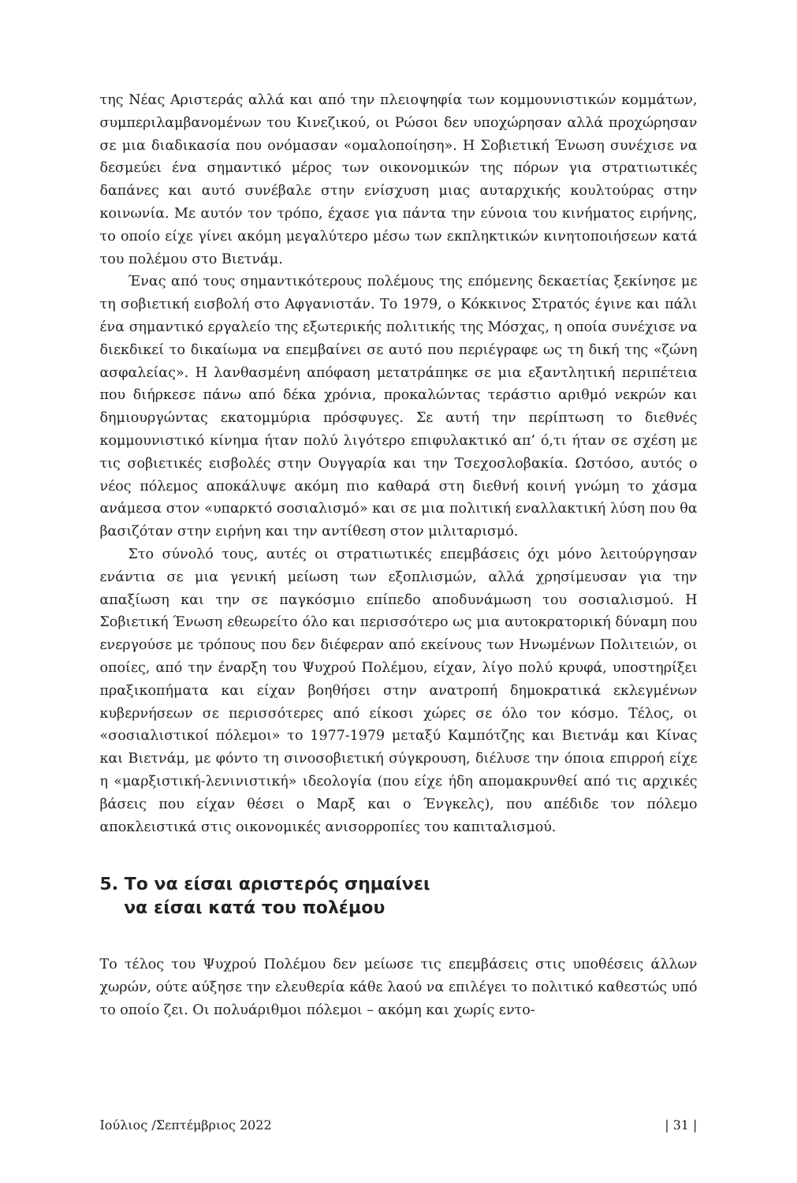της Νέας Αριστεράς αλλά και από την πλειοψηφία των κομμουνιστικών κομμάτων, συμπεριλαμβανομένων του Κινεζικού, οι Ρώσοι δεν υποχώρησαν αλλά προχώρησαν σε μια διαδικασία που ονόμασαν «ομαλοποίηση». Η Σοβιετική Ένωση συνέχισε να δεσμεύει ένα σημαντικό μέρος των οικονομικών της πόρων για στρατιωτικές δαπάνες και αυτό συνέβαλε στην ενίσχυση μιας αυταρχικής κουλτούρας στην κοινωνία. Με αυτόν τον τρόπο, έχασε για πάντα την εύνοια του κινήματος ειρήνης, το οποίο είχε γίνει ακόμη μεγαλύτερο μέσω των εκπληκτικών κινητοποιήσεων κατά του πολέμου στο Βιετνάμ.
Ένας από τους σημαντικότερους πολέμους της επόμενης δεκαετίας ξεκίνησε με τη σοβιετική εισβολή στο Αφγανιστάν. Το 1979, ο Κόκκινος Στρατός έγινε και πάλι ένα σημαντικό εργαλείο της εξωτερικής πολιτικής της Μόσχας, η οποία συνέχισε να διεκδικεί το δικαίωμα να επεμβαίνει σε αυτό που περιέγραφε ως τη δική της «ζώνη ασφαλείας». Η λανθασμένη απόφαση μετατράπηκε σε μια εξαντλητική περιπέτεια που διήρκεσε πάνω από δέκα χρόνια, προκαλώντας τεράστιο αριθμό νεκρών και δημιουργώντας εκατομμύρια πρόσφυγες. Σε αυτή την περίπτωση το διεθνές κομμουνιστικό κίνημα ήταν πολύ λιγότερο επιφυλακτικό απ’ ό,τι ήταν σε σχέση με τις σοβιετικές εισβολές στην Ουγγαρία και την Τσεχοσλοβακία. Ωστόσο, αυτός ο νέος πόλεμος αποκάλυψε ακόμη πιο καθαρά στη διεθνή κοινή γνώμη το χάσμα ανάμεσα στον «υπαρκτό σοσιαλισμό» και σε μια πολιτική εναλλακτική λύση που θα βασιζόταν στην ειρήνη και την αντίθεση στον μιλιταρισμό.
Στο σύνολό τους, αυτές οι στρατιωτικές επεμβάσεις όχι μόνο λειτούργησαν ενάντια σε μια γενική μείωση των εξοπλισμών, αλλά χρησίμευσαν για την απαξίωση και την σε παγκόσμιο επίπεδο αποδυνάμωση του σοσιαλισμού. Η Σοβιετική Ένωση εθεωρείτο όλο και περισσότερο ως μια αυτοκρατορική δύναμη που ενεργούσε με τρόπους που δεν διέφεραν από εκείνους των Ηνωμένων Πολιτειών, οι οποίες, από την έναρξη του Ψυχρού Πολέμου, είχαν, λίγο πολύ κρυφά, υποστηρίξει πραξικοπήματα και είχαν βοηθήσει στην ανατροπή δημοκρατικά εκλεγμένων κυβερνήσεων σε περισσότερες από είκοσι χώρες σε όλο τον κόσμο. Τέλος, οι «σοσιαλιστικοί πόλεμοι» το 1977-1979 μεταξύ Καμπότζης και Βιετνάμ και Κίνας και Βιετνάμ, με φόντο τη σινοσοβιετική σύγκρουση, διέλυσε την όποια επιρροή είχε η «μαρξιστική-λενινιστική» ιδεολογία (που είχε ήδη απομακρυνθεί από τις αρχικές βάσεις που είχαν θέσει ο Μαρξ και ο Ένγκελς), που απέδιδε τον πόλεμο αποκλειστικά στις οικονομικές ανισορροπίες του καπιταλισμού.
5. Το να είσαι αριστερός σημαίνει
να είσαι κατά του πολέμου
Το τέλος του Ψυχρού Πολέμου δεν μείωσε τις επεμβάσεις στις υποθέσεις άλλων χωρών, ούτε αύξησε την ελευθερία κάθε λαού να επιλέγει το πολιτικό καθεστώς υπό το οποίο ζει. Οι πολυάριθμοι πόλεμοι – ακόμη και χωρίς εντο-
Ιούλιος /Σεπτέμβριος 2022 | 31 |